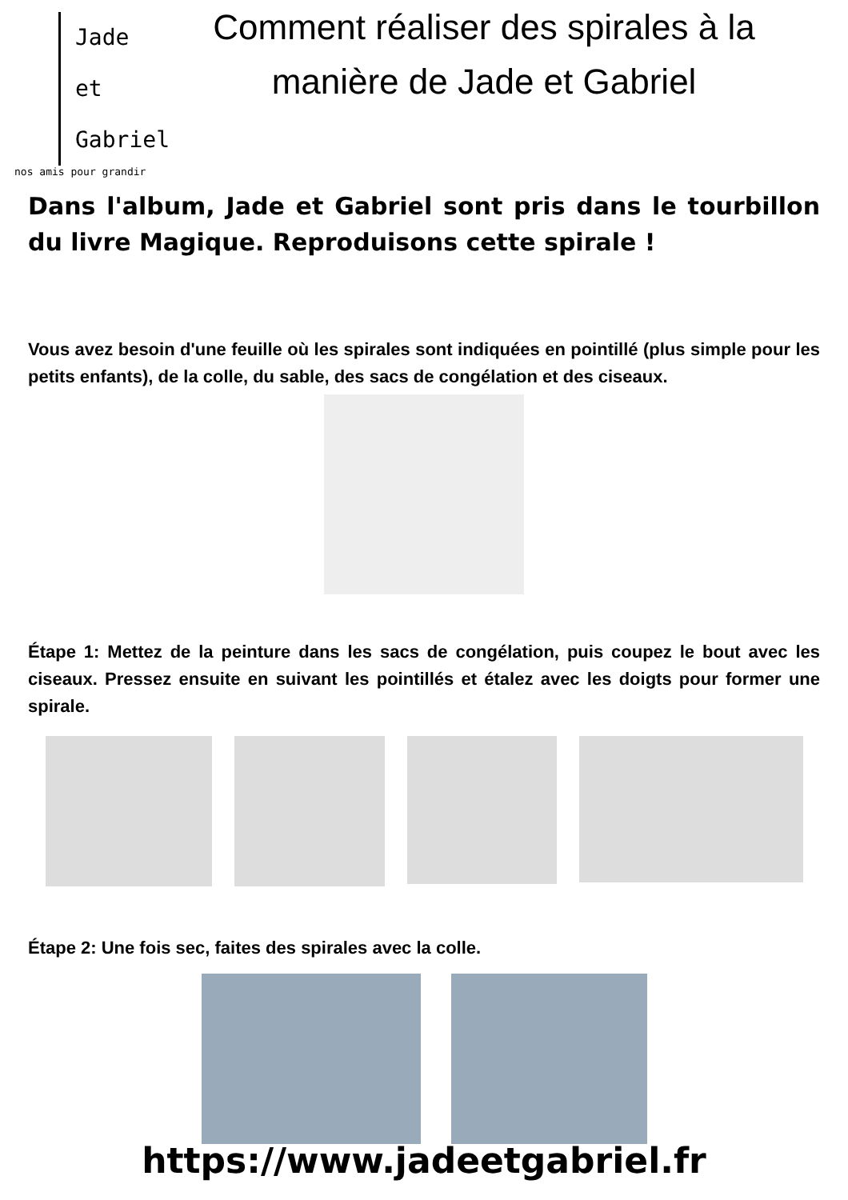Jade
et
Gabriel
nos amis pour grandir
Comment réaliser des spirales à la manière de Jade et Gabriel
Dans l'album, Jade et Gabriel sont pris dans le tourbillon du livre Magique. Reproduisons cette spirale !
Vous avez besoin d'une feuille où les spirales sont indiquées en pointillé (plus simple pour les petits enfants), de la colle, du sable, des sacs de congélation et des ciseaux.
Étape 1: Mettez de la peinture dans les sacs de congélation, puis coupez le bout avec les ciseaux. Pressez ensuite en suivant les pointillés et étalez avec les doigts pour former une spirale.
Étape 2: Une fois sec, faites des spirales avec la colle.
https://www.jadeetgabriel.fr